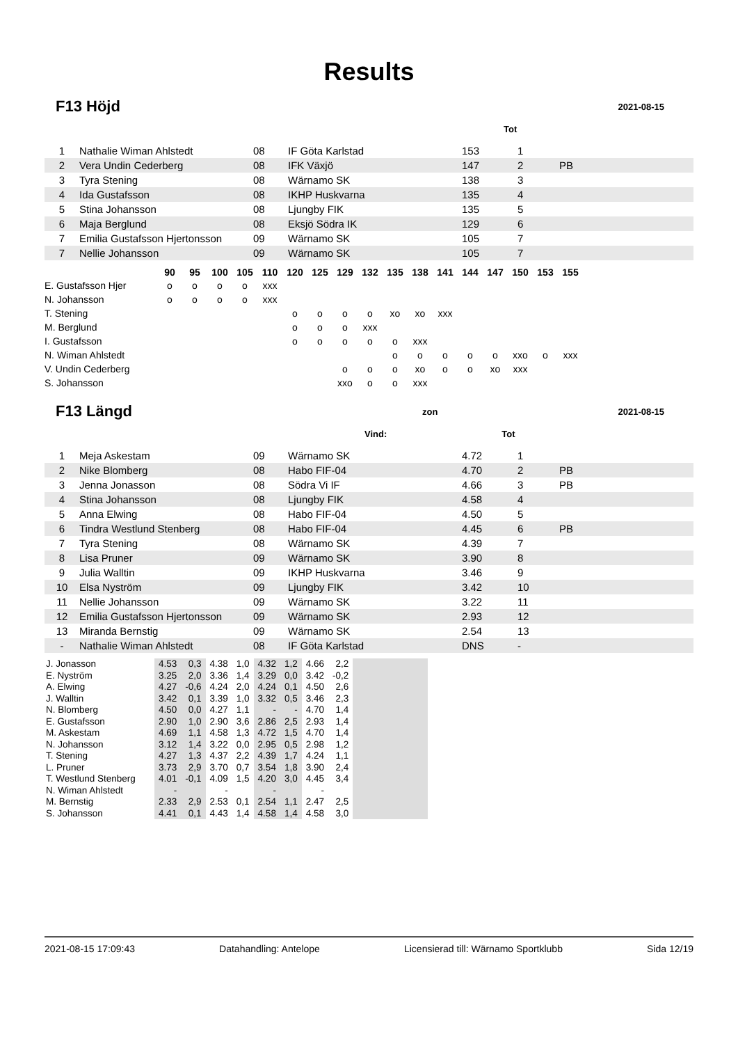Results
F13 Höjd
2021-08-15
Tot
| 1 | Nathalie Wiman Ahlstedt | 08 | IF Göta Karlstad | 153 | 1 | |
| 2 | Vera Undin Cederberg | 08 | IFK Växjö | 147 | 2 | PB |
| 3 | Tyra Stening | 08 | Wärnamo SK | 138 | 3 | |
| 4 | Ida Gustafsson | 08 | IKHP Huskvarna | 135 | 4 | |
| 5 | Stina Johansson | 08 | Ljungby FIK | 135 | 5 | |
| 6 | Maja Berglund | 08 | Eksjö Södra IK | 129 | 6 | |
| 7 | Emilia Gustafsson Hjertonsson | 09 | Wärnamo SK | 105 | 7 | |
| 7 | Nellie Johansson | 09 | Wärnamo SK | 105 | 7 | |
| | 90 | 95 | 100 | 105 | 110 | 120 | 125 | 129 | 132 | 135 | 138 | 141 | 144 | 147 | 150 | 153 | 155 |
| --- | --- | --- | --- | --- | --- | --- | --- | --- | --- | --- | --- | --- | --- | --- | --- | --- | --- |
| E. Gustafsson Hjer | o | o | o | o | xxx | | | | | | | | | | | | |
| N. Johansson | o | o | o | o | xxx | | | | | | | | | | | | |
| T. Stening | | | | | | o | o | o | o | xo | xo | xxx | | | | | |
| M. Berglund | | | | | | o | o | o | xxx | | | | | | | | |
| I. Gustafsson | | | | | | o | o | o | o | o | xxx | | | | | | |
| N. Wiman Ahlstedt | | | | | | | | | | o | o | o | o | o | xxo | o | xxx |
| V. Undin Cederberg | | | | | | | | o | o | o | xo | o | o | xo | xxx | | |
| S. Johansson | | | | | | | | xxo | o | o | xxx | | | | | | |
F13 Längd
zon 2021-08-15
Vind: Tot
| 1 | Meja Askestam | 09 | Wärnamo SK | 4.72 | 1 | |
| 2 | Nike Blomberg | 08 | Habo FIF-04 | 4.70 | 2 | PB |
| 3 | Jenna Jonasson | 08 | Södra Vi IF | 4.66 | 3 | PB |
| 4 | Stina Johansson | 08 | Ljungby FIK | 4.58 | 4 | |
| 5 | Anna Elwing | 08 | Habo FIF-04 | 4.50 | 5 | |
| 6 | Tindra Westlund Stenberg | 08 | Habo FIF-04 | 4.45 | 6 | PB |
| 7 | Tyra Stening | 08 | Wärnamo SK | 4.39 | 7 | |
| 8 | Lisa Pruner | 09 | Wärnamo SK | 3.90 | 8 | |
| 9 | Julia Walltin | 09 | IKHP Huskvarna | 3.46 | 9 | |
| 10 | Elsa Nyström | 09 | Ljungby FIK | 3.42 | 10 | |
| 11 | Nellie Johansson | 09 | Wärnamo SK | 3.22 | 11 | |
| 12 | Emilia Gustafsson Hjertonsson | 09 | Wärnamo SK | 2.93 | 12 | |
| 13 | Miranda Bernstig | 09 | Wärnamo SK | 2.54 | 13 | |
| - | Nathalie Wiman Ahlstedt | 08 | IF Göta Karlstad | DNS | - | |
| J. Jonasson | 4.53 | 0,3 | 4.38 | 1,0 | 4.32 | 1,2 | 4.66 | 2,2 | |
| E. Nyström | 3.25 | 2,0 | 3.36 | 1,4 | 3.29 | 0,0 | 3.42 | -0,2 | |
| A. Elwing | 4.27 | -0,6 | 4.24 | 2,0 | 4.24 | 0,1 | 4.50 | 2,6 | |
| J. Walltin | 3.42 | 0,1 | 3.39 | 1,0 | 3.32 | 0,5 | 3.46 | 2,3 | |
| N. Blomberg | 4.50 | 0,0 | 4.27 | 1,1 | - | - | 4.70 | 1,4 | |
| E. Gustafsson | 2.90 | 1,0 | 2.90 | 3,6 | 2.86 | 2,5 | 2.93 | 1,4 | |
| M. Askestam | 4.69 | 1,1 | 4.58 | 1,3 | 4.72 | 1,5 | 4.70 | 1,4 | |
| N. Johansson | 3.12 | 1,4 | 3.22 | 0,0 | 2.95 | 0,5 | 2.98 | 1,2 | |
| T. Stening | 4.27 | 1,3 | 4.37 | 2,2 | 4.39 | 1,7 | 4.24 | 1,1 | |
| L. Pruner | 3.73 | 2,9 | 3.70 | 0,7 | 3.54 | 1,8 | 3.90 | 2,4 | |
| T. Westlund Stenberg | 4.01 | -0,1 | 4.09 | 1,5 | 4.20 | 3,0 | 4.45 | 3,4 | |
| N. Wiman Ahlstedt | - | | - | | - | | - | | |
| M. Bernstig | 2.33 | 2,9 | 2.53 | 0,1 | 2.54 | 1,1 | 2.47 | 2,5 | |
| S. Johansson | 4.41 | 0,1 | 4.43 | 1,4 | 4.58 | 1,4 | 4.58 | 3,0 | |
2021-08-15 17:09:43 Datahandling: Antelope Licensierad till: Wärnamo Sportklubb Sida 12/19